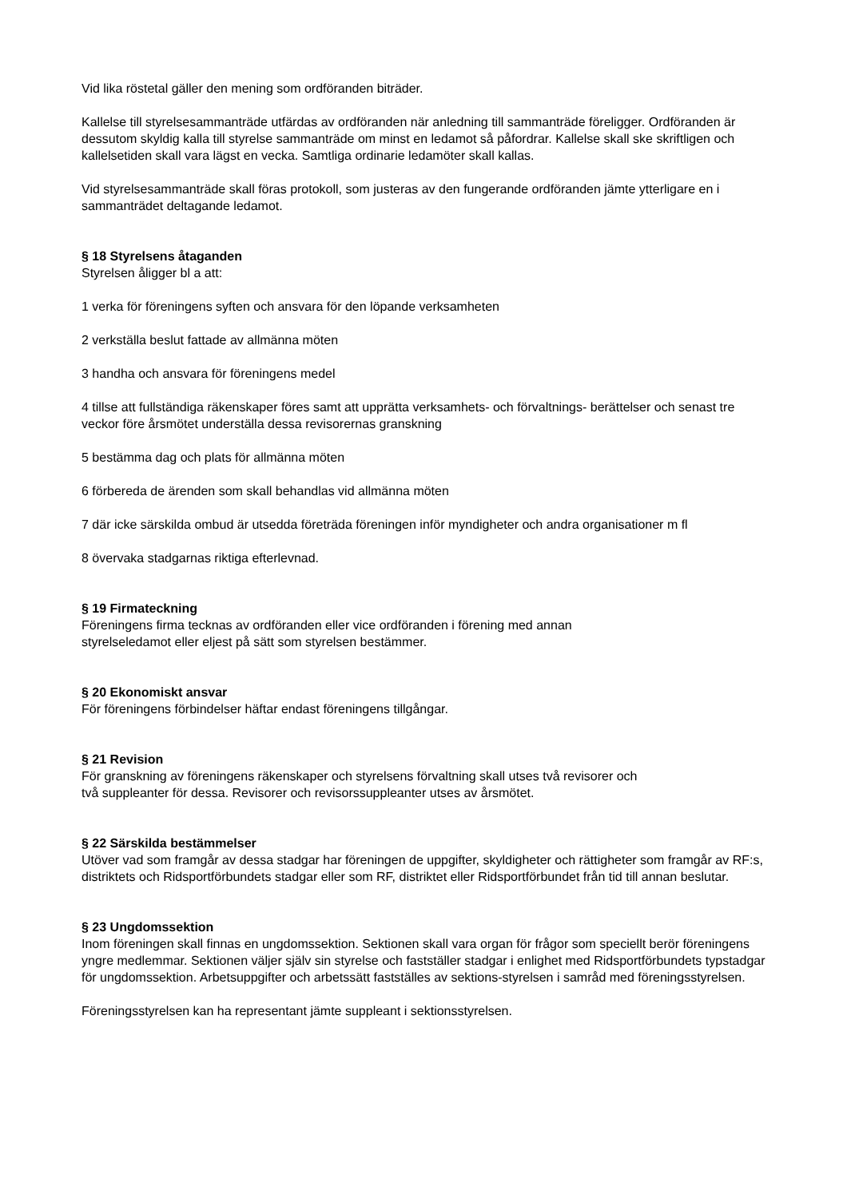Vid lika röstetal gäller den mening som ordföranden biträder.
Kallelse till styrelsesammanträde utfärdas av ordföranden när anledning till sammanträde föreligger. Ordföranden är dessutom skyldig kalla till styrelse sammanträde om minst en ledamot så påfordrar. Kallelse skall ske skriftligen och kallelsetiden skall vara lägst en vecka. Samtliga ordinarie ledamöter skall kallas.
Vid styrelsesammanträde skall föras protokoll, som justeras av den fungerande ordföranden jämte ytterligare en i sammanträdet deltagande ledamot.
§ 18 Styrelsens åtaganden
Styrelsen åligger bl a att:
1 verka för föreningens syften och ansvara för den löpande verksamheten
2 verkställa beslut fattade av allmänna möten
3 handha och ansvara för föreningens medel
4 tillse att fullständiga räkenskaper föres samt att upprätta verksamhets- och förvaltnings- berättelser och senast tre veckor före årsmötet underställa dessa revisorernas granskning
5 bestämma dag och plats för allmänna möten
6 förbereda de ärenden som skall behandlas vid allmänna möten
7 där icke särskilda ombud är utsedda företräda föreningen inför myndigheter och andra organisationer m fl
8 övervaka stadgarnas riktiga efterlevnad.
§ 19 Firmateckning
Föreningens firma tecknas av ordföranden eller vice ordföranden i förening med annan styrelseledamot eller eljest på sätt som styrelsen bestämmer.
§ 20 Ekonomiskt ansvar
För föreningens förbindelser häftar endast föreningens tillgångar.
§ 21 Revision
För granskning av föreningens räkenskaper och styrelsens förvaltning skall utses två revisorer och två suppleanter för dessa. Revisorer och revisorssuppleanter utses av årsmötet.
§ 22 Särskilda bestämmelser
Utöver vad som framgår av dessa stadgar har föreningen de uppgifter, skyldigheter och rättigheter som framgår av RF:s, distriktets och Ridsportförbundets stadgar eller som RF, distriktet eller Ridsportförbundet från tid till annan beslutar.
§ 23 Ungdomssektion
Inom föreningen skall finnas en ungdomssektion. Sektionen skall vara organ för frågor som speciellt berör föreningens yngre medlemmar. Sektionen väljer själv sin styrelse och fastställer stadgar i enlighet med Ridsportförbundets typstadgar för ungdomssektion. Arbetsuppgifter och arbetssätt fastställes av sektions-styrelsen i samråd med föreningsstyrelsen.
Föreningsstyrelsen kan ha representant jämte suppleant i sektionsstyrelsen.